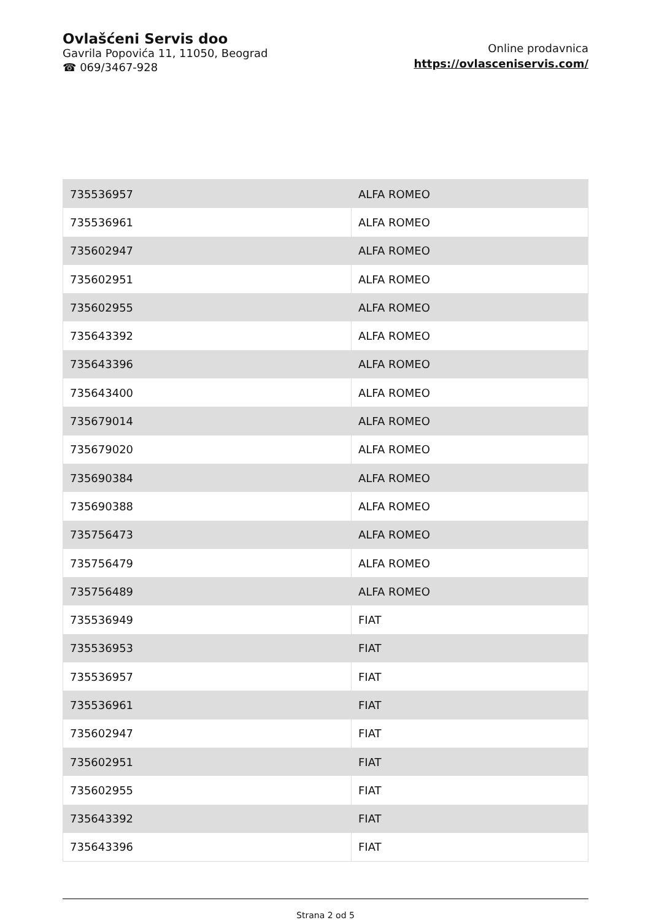Ovlašćeni Servis doo
Gavrila Popovića 11, 11050, Beograd
☎ 069/3467-928
Online prodavnica
https://ovlasceniservis.com/
| 735536957 | ALFA ROMEO |
| 735536961 | ALFA ROMEO |
| 735602947 | ALFA ROMEO |
| 735602951 | ALFA ROMEO |
| 735602955 | ALFA ROMEO |
| 735643392 | ALFA ROMEO |
| 735643396 | ALFA ROMEO |
| 735643400 | ALFA ROMEO |
| 735679014 | ALFA ROMEO |
| 735679020 | ALFA ROMEO |
| 735690384 | ALFA ROMEO |
| 735690388 | ALFA ROMEO |
| 735756473 | ALFA ROMEO |
| 735756479 | ALFA ROMEO |
| 735756489 | ALFA ROMEO |
| 735536949 | FIAT |
| 735536953 | FIAT |
| 735536957 | FIAT |
| 735536961 | FIAT |
| 735602947 | FIAT |
| 735602951 | FIAT |
| 735602955 | FIAT |
| 735643392 | FIAT |
| 735643396 | FIAT |
Strana 2 od 5